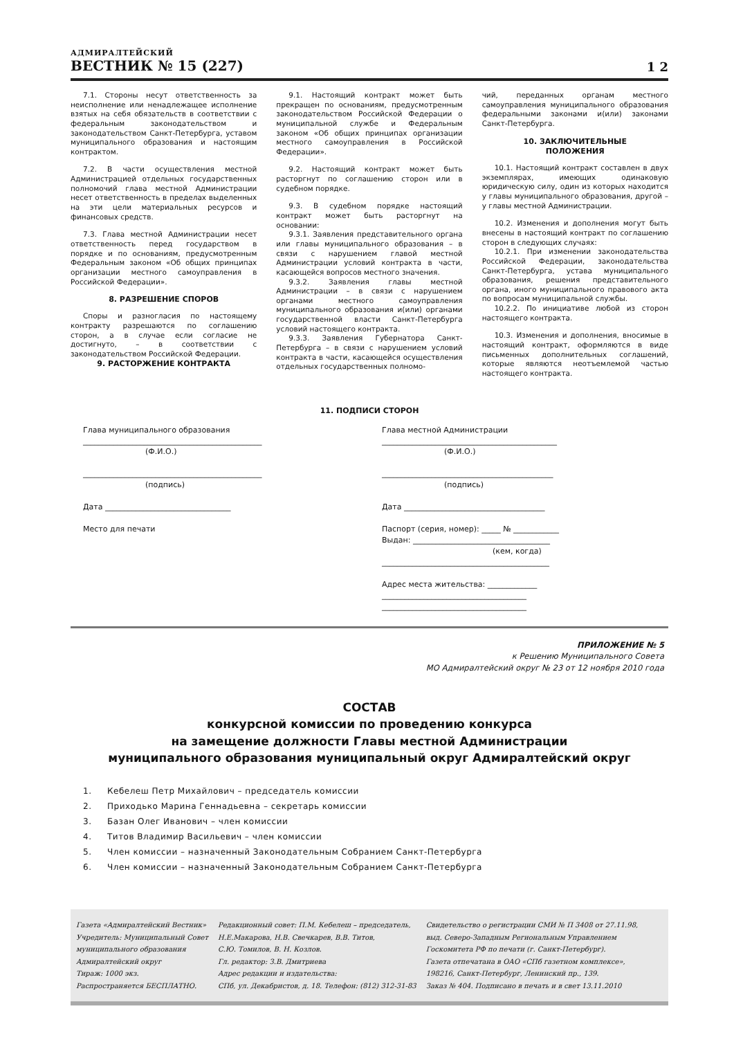АДМИРАЛТЕЙСКИЙ
ВЕСТНИК № 15 (227)
1 2
7.1. Стороны несут ответственность за неисполнение или ненадлежащее исполнение взятых на себя обязательств в соответствии с федеральным законодательством и законодательством Санкт-Петербурга, уставом муниципального образования и настоящим контрактом.
7.2. В части осуществления местной Администрацией отдельных государственных полномочий глава местной Администрации несет ответственность в пределах выделенных на эти цели материальных ресурсов и финансовых средств.
7.3. Глава местной Администрации несет ответственность перед государством в порядке и по основаниям, предусмотренным Федеральным законом «Об общих принципах организации местного самоуправления в Российской Федерации».
8. РАЗРЕШЕНИЕ СПОРОВ
Споры и разногласия по настоящему контракту разрешаются по соглашению сторон, а в случае если согласие не достигнуто, – в соответствии с законодательством Российской Федерации.
9. РАСТОРЖЕНИЕ КОНТРАКТА
9.1. Настоящий контракт может быть прекращен по основаниям, предусмотренным законодательством Российской Федерации о муниципальной службе и Федеральным законом «Об общих принципах организации местного самоуправления в Российской Федерации».
9.2. Настоящий контракт может быть расторгнут по соглашению сторон или в судебном порядке.
9.3. В судебном порядке настоящий контракт может быть расторгнут на основании:
9.3.1. Заявления представительного органа или главы муниципального образования – в связи с нарушением главой местной Администрации условий контракта в части, касающейся вопросов местного значения.
9.3.2. Заявления главы местной Администрации – в связи с нарушением органами местного самоуправления муниципального образования и(или) органами государственной власти Санкт-Петербурга условий настоящего контракта.
9.3.3. Заявления Губернатора Санкт-Петербурга – в связи с нарушением условий контракта в части, касающейся осуществления отдельных государственных полномо-
чий, переданных органам местного самоуправления муниципального образования федеральными законами и(или) законами Санкт-Петербурга.
10. ЗАКЛЮЧИТЕЛЬНЫЕ
ПОЛОЖЕНИЯ
10.1. Настоящий контракт составлен в двух экземплярах, имеющих одинаковую юридическую силу, один из которых находится у главы муниципального образования, другой – у главы местной Администрации.
10.2. Изменения и дополнения могут быть внесены в настоящий контракт по соглашению сторон в следующих случаях:
10.2.1. При изменении законодательства Российской Федерации, законодательства Санкт-Петербурга, устава муниципального образования, решения представительного органа, иного муниципального правового акта по вопросам муниципальной службы.
10.2.2. По инициативе любой из сторон настоящего контракта.
10.3. Изменения и дополнения, вносимые в настоящий контракт, оформляются в виде письменных дополнительных соглашений, которые являются неотъемлемой частью настоящего контракта.
11. ПОДПИСИ СТОРОН
Глава муниципального образования
_______________________________________________
(Ф.И.О.)
_______________________________________________
(подпись)
Дата _________________________________
Место для печати
Глава местной Администрации
______________________________________________
(Ф.И.О.)
_____________________________________________
(подпись)
Дата _____________________________________
Паспорт (серия, номер): _____ № ____________
Выдан: ____________________________________
(кем, когда)
____________________________________________
Адрес места жительства: _____________
______________________________________
______________________________________
ПРИЛОЖЕНИЕ № 5
к Решению Муниципального Совета
МО Адмиралтейский округ № 23 от 12 ноября 2010 года
СОСТАВ
конкурсной комиссии по проведению конкурса
на замещение должности Главы местной Администрации
муниципального образования муниципальный округ Адмиралтейский округ
1. Кебелеш Петр Михайлович – председатель комиссии
2. Приходько Марина Геннадьевна – секретарь комиссии
3. Базан Олег Иванович – член комиссии
4. Титов Владимир Васильевич – член комиссии
5. Член комиссии – назначенный Законодательным Собранием Санкт-Петербурга
6. Член комиссии – назначенный Законодательным Собранием Санкт-Петербурга
Газета «Адмиралтейский Вестник»
Учредитель: Муниципальный Совет
муниципального образования
Адмиралтейский округ
Тираж: 1000 экз.
Распространяется БЕСПЛАТНО.
Редакционный совет: П.М. Кебелеш – председатель,
Н.Е.Макарова, Н.В. Свечкарев, В.В. Титов,
С.Ю. Томилов, В. Н. Козлов.
Гл. редактор: З.В. Дмитриева
Адрес редакции и издательства:
СПб, ул. Декабристов, д. 18. Телефон: (812) 312-31-83
Свидетельство о регистрации СМИ № П 3408 от 27.11.98,
выд. Северо-Западным Региональным Управлением
Госкомитета РФ по печати (г. Санкт-Петербург).
Газета отпечатана в ОАО «СПб газетном комплексе»,
198216, Санкт-Петербург, Ленинский пр., 139.
Заказ № 404. Подписано в печать и в свет 13.11.2010